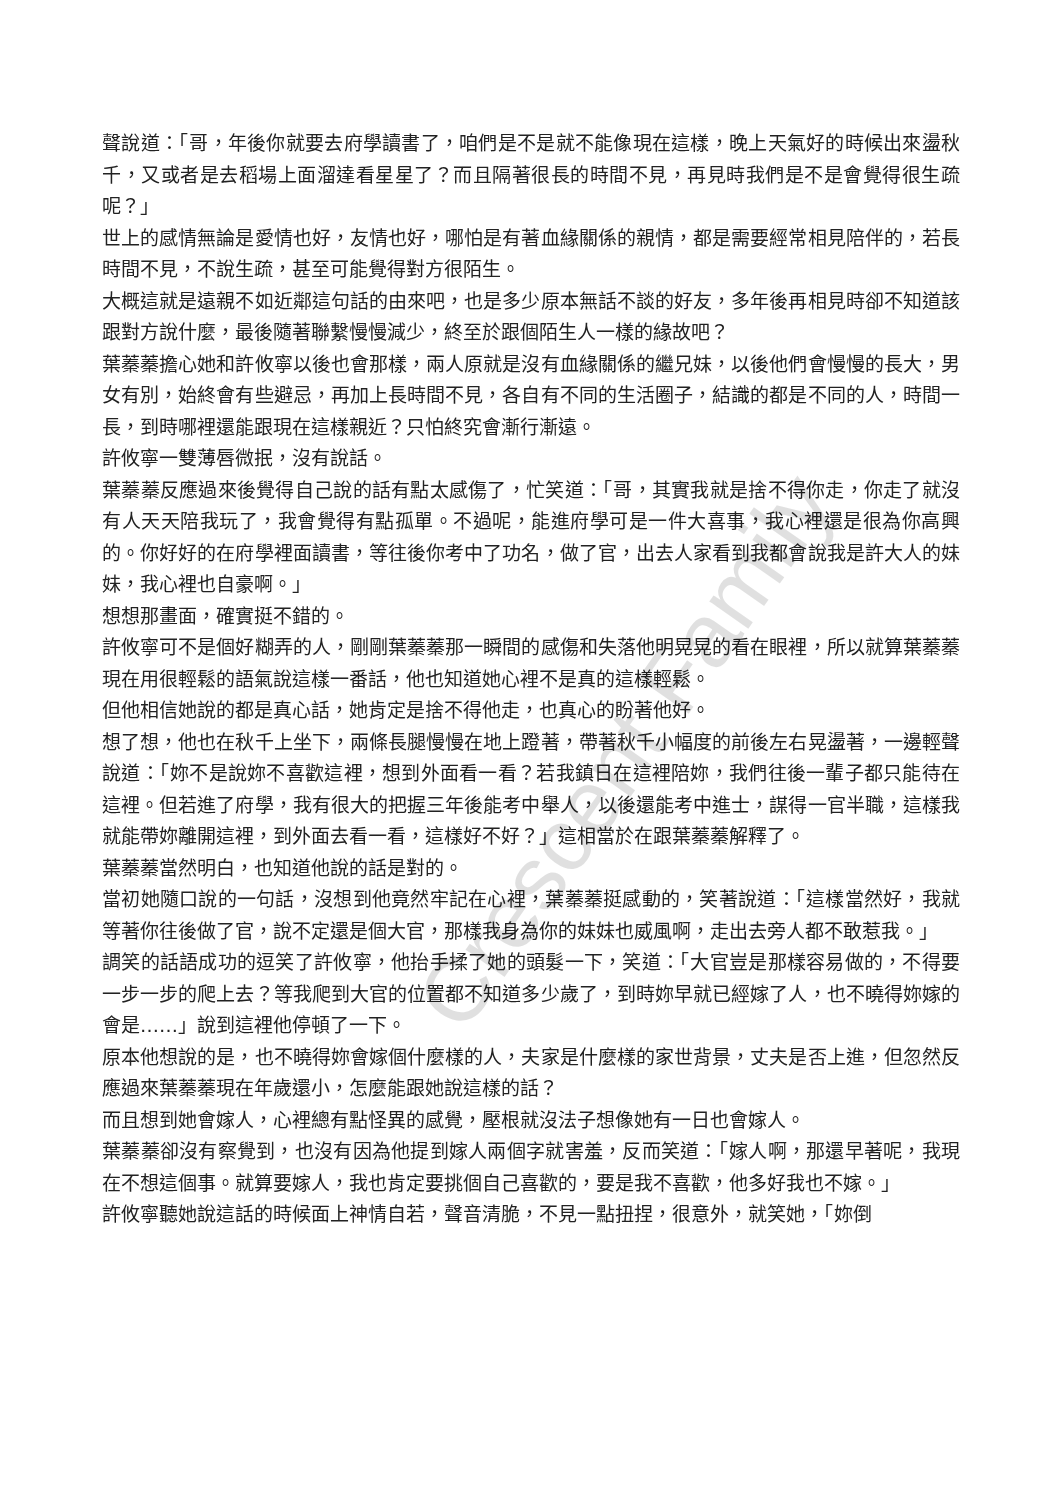聲說道：「哥，年後你就要去府學讀書了，咱們是不是就不能像現在這樣，晚上天氣好的時候出來盪秋千，又或者是去稻場上面溜達看星星了？而且隔著很長的時間不見，再見時我們是不是會覺得很生疏呢？」
世上的感情無論是愛情也好，友情也好，哪怕是有著血緣關係的親情，都是需要經常相見陪伴的，若長時間不見，不說生疏，甚至可能覺得對方很陌生。
大概這就是遠親不如近鄰這句話的由來吧，也是多少原本無話不談的好友，多年後再相見時卻不知道該跟對方說什麼，最後隨著聯繫慢慢減少，終至於跟個陌生人一樣的緣故吧？
葉蓁蓁擔心她和許攸寧以後也會那樣，兩人原就是沒有血緣關係的繼兄妹，以後他們會慢慢的長大，男女有別，始終會有些避忌，再加上長時間不見，各自有不同的生活圈子，結識的都是不同的人，時間一長，到時哪裡還能跟現在這樣親近？只怕終究會漸行漸遠。
許攸寧一雙薄唇微抿，沒有說話。
葉蓁蓁反應過來後覺得自己說的話有點太感傷了，忙笑道：「哥，其實我就是捨不得你走，你走了就沒有人天天陪我玩了，我會覺得有點孤單。不過呢，能進府學可是一件大喜事，我心裡還是很為你高興的。你好好的在府學裡面讀書，等往後你考中了功名，做了官，出去人家看到我都會說我是許大人的妹妹，我心裡也自豪啊。」
想想那畫面，確實挺不錯的。
許攸寧可不是個好糊弄的人，剛剛葉蓁蓁那一瞬間的感傷和失落他明晃晃的看在眼裡，所以就算葉蓁蓁現在用很輕鬆的語氣說這樣一番話，他也知道她心裡不是真的這樣輕鬆。
但他相信她說的都是真心話，她肯定是捨不得他走，也真心的盼著他好。
想了想，他也在秋千上坐下，兩條長腿慢慢在地上蹬著，帶著秋千小幅度的前後左右晃盪著，一邊輕聲說道：「妳不是說妳不喜歡這裡，想到外面看一看？若我鎮日在這裡陪妳，我們往後一輩子都只能待在這裡。但若進了府學，我有很大的把握三年後能考中舉人，以後還能考中進士，謀得一官半職，這樣我就能帶妳離開這裡，到外面去看一看，這樣好不好？」這相當於在跟葉蓁蓁解釋了。
葉蓁蓁當然明白，也知道他說的話是對的。
當初她隨口說的一句話，沒想到他竟然牢記在心裡，葉蓁蓁挺感動的，笑著說道：「這樣當然好，我就等著你往後做了官，說不定還是個大官，那樣我身為你的妹妹也威風啊，走出去旁人都不敢惹我。」
調笑的話語成功的逗笑了許攸寧，他抬手揉了她的頭髮一下，笑道：「大官豈是那樣容易做的，不得要一步一步的爬上去？等我爬到大官的位置都不知道多少歲了，到時妳早就已經嫁了人，也不曉得妳嫁的會是……」說到這裡他停頓了一下。
原本他想說的是，也不曉得妳會嫁個什麼樣的人，夫家是什麼樣的家世背景，丈夫是否上進，但忽然反應過來葉蓁蓁現在年歲還小，怎麼能跟她說這樣的話？
而且想到她會嫁人，心裡總有點怪異的感覺，壓根就沒法子想像她有一日也會嫁人。
葉蓁蓁卻沒有察覺到，也沒有因為他提到嫁人兩個字就害羞，反而笑道：「嫁人啊，那還早著呢，我現在不想這個事。就算要嫁人，我也肯定要挑個自己喜歡的，要是我不喜歡，他多好我也不嫁。」
許攸寧聽她說這話的時候面上神情自若，聲音清脆，不見一點扭捏，很意外，就笑她，「妳倒
Crescent Family